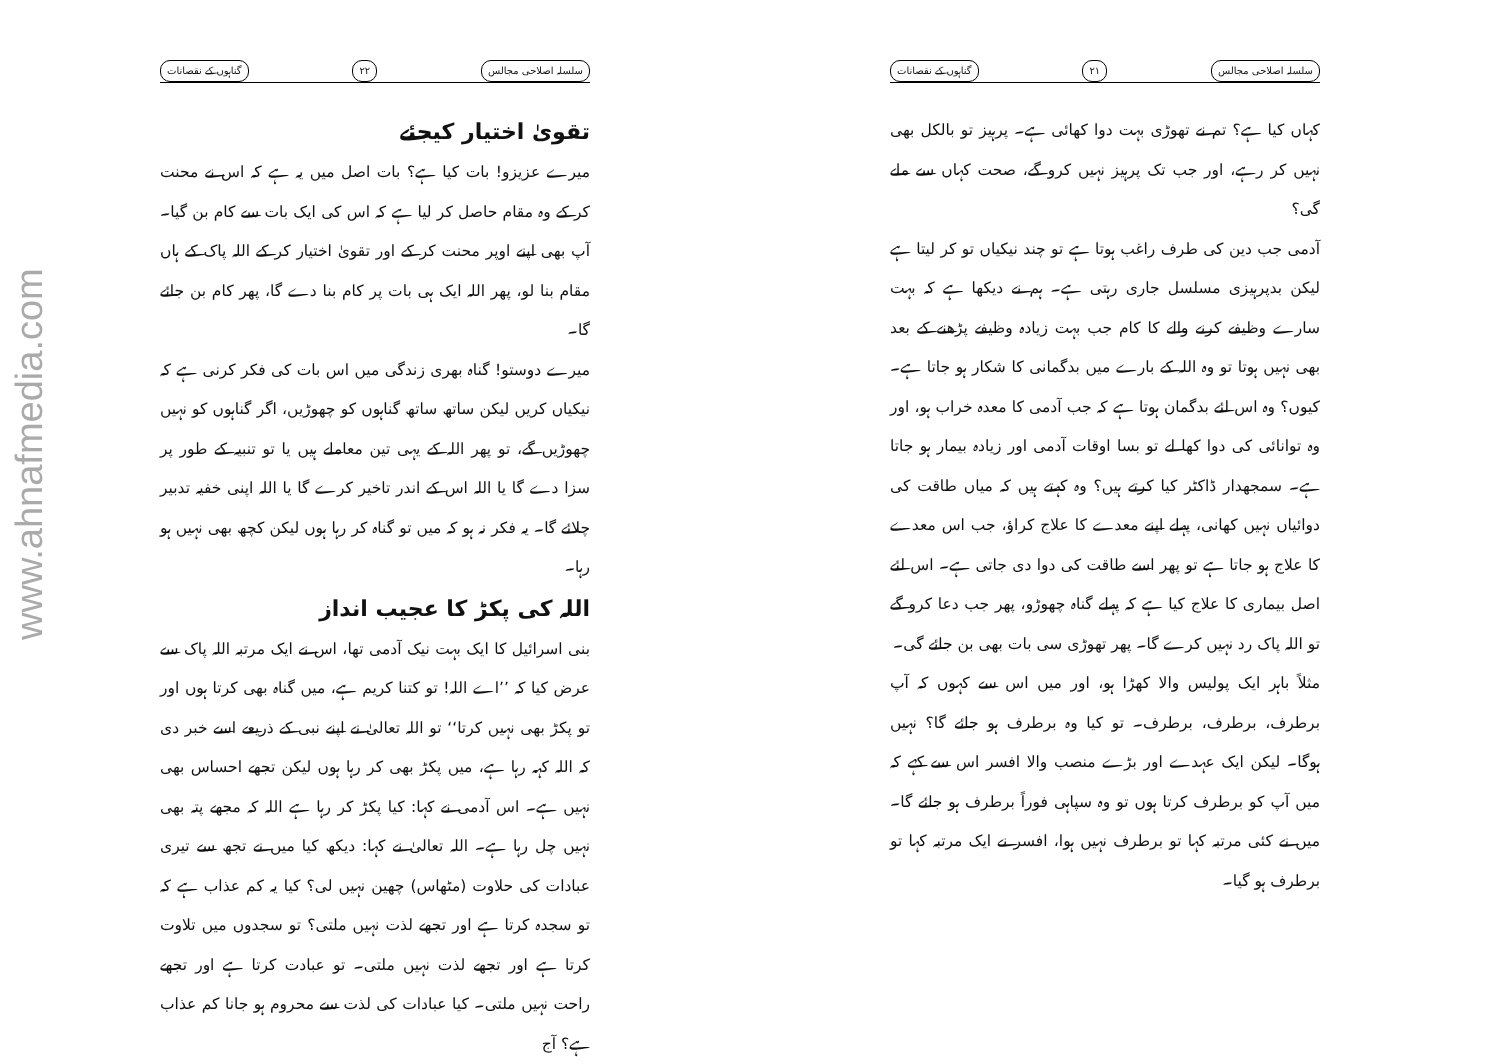www.ahnafmedia.com
سلسلہ اصلاحی مجالس ۲۱ گناہوں کے نقصانات
کہاں کیا ہے؟ تم نے تھوڑی بہت دوا کھائی ہے۔ پرہیز تو بالکل بھی نہیں کر رہے، اور جب تک پرہیز نہیں کرو گے، صحت کہاں سے ملے گی؟
آدمی جب دین کی طرف راغب ہوتا ہے تو چند نیکیاں تو کر لیتا ہے لیکن بدپرہیزی مسلسل جاری رہتی ہے۔ ہم نے دیکھا ہے کہ بہت سارے وظیفے کرنے والے کا کام جب بہت زیادہ وظیفے پڑھنے کے بعد بھی نہیں ہوتا تو وہ اللہ کے بارے میں بدگمانی کا شکار ہو جاتا ہے۔ کیوں؟ وہ اس لئے بدگمان ہوتا ہے کہ جب آدمی کا معدہ خراب ہو، اور وہ توانائی کی دوا کھا لے تو بسا اوقات آدمی اور زیادہ بیمار ہو جاتا ہے۔ سمجھدار ڈاکٹر کیا کرتے ہیں؟ وہ کہتے ہیں کہ میاں طاقت کی دوائیاں نہیں کھانی، پہلے اپنے معدے کا علاج کراؤ، جب اس معدے کا علاج ہو جاتا ہے تو پھر اسے طاقت کی دوا دی جاتی ہے۔ اس لئے اصل بیماری کا علاج کیا ہے کہ پہلے گناہ چھوڑو، پھر جب دعا کرو گے تو اللہ پاک رد نہیں کرے گا۔ پھر تھوڑی سی بات بھی بن جائے گی۔
مثلاً باہر ایک پولیس والا کھڑا ہو، اور میں اس سے کہوں کہ آپ برطرف، برطرف، برطرف۔ تو کیا وہ برطرف ہو جائے گا؟ نہیں ہوگا۔ لیکن ایک عہدے اور بڑے منصب والا افسر اس سے کہے کہ میں آپ کو برطرف کرتا ہوں تو وہ سپاہی فوراً برطرف ہو جائے گا۔ میں نے کئی مرتبہ کہا تو برطرف نہیں ہوا، افسر نے ایک مرتبہ کہا تو برطرف ہو گیا۔
سلسلہ اصلاحی مجالس ۲۲ گناہوں کے نقصانات
تقویٰ اختیار کیجئے
میرے عزیزو! بات کیا ہے؟ بات اصل میں یہ ہے کہ اس نے محنت کر کے وہ مقام حاصل کر لیا ہے کہ اس کی ایک بات سے کام بن گیا۔ آپ بھی اپنے اوپر محنت کر کے اور تقویٰ اختیار کر کے اللہ پاک کے ہاں مقام بنا لو، پھر اللہ ایک ہی بات پر کام بنا دے گا، پھر کام بن جائے گا۔
میرے دوستو! گناہ بھری زندگی میں اس بات کی فکر کرنی ہے کہ نیکیاں کریں لیکن ساتھ ساتھ گناہوں کو چھوڑیں، اگر گناہوں کو نہیں چھوڑیں گے، تو پھر اللہ کے یہی تین معاملے ہیں یا تو تنبیہ کے طور پر سزا دے گا یا اللہ اس کے اندر تاخیر کرے گا یا اللہ اپنی خفیہ تدبیر چلائے گا۔ یہ فکر نہ ہو کہ میں تو گناہ کر رہا ہوں لیکن کچھ بھی نہیں ہو رہا۔
اللہ کی پکڑ کا عجیب انداز
بنی اسرائیل کا ایک بہت نیک آدمی تھا، اس نے ایک مرتبہ اللہ پاک سے عرض کیا کہ ’’اے اللہ! تو کتنا کریم ہے، میں گناہ بھی کرتا ہوں اور تو پکڑ بھی نہیں کرتا‘‘ تو اللہ تعالیٰ نے اپنے نبی کے ذریعے اسے خبر دی کہ اللہ کہہ رہا ہے، میں پکڑ بھی کر رہا ہوں لیکن تجھے احساس بھی نہیں ہے۔ اس آدمی نے کہا: کیا پکڑ کر رہا ہے اللہ کہ مجھے پتہ بھی نہیں چل رہا ہے۔ اللہ تعالیٰ نے کہا: دیکھ کیا میں نے تجھ سے تیری عبادات کی حلاوت (مٹھاس) چھین نہیں لی؟ کیا یہ کم عذاب ہے کہ تو سجدہ کرتا ہے اور تجھے لذت نہیں ملتی؟ تو سجدوں میں تلاوت کرتا ہے اور تجھے لذت نہیں ملتی۔ تو عبادت کرتا ہے اور تجھے راحت نہیں ملتی۔ کیا عبادات کی لذت سے محروم ہو جانا کم عذاب ہے؟ آج